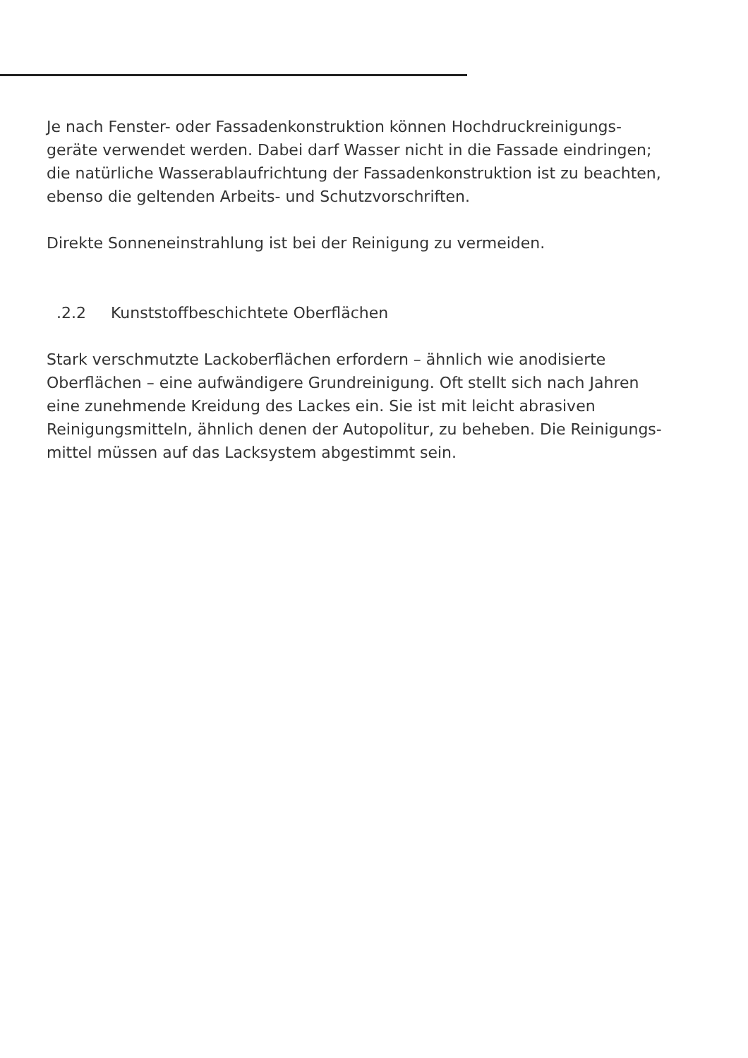Je nach Fenster- oder Fassadenkonstruktion können Hochdruckreinigungs-
geräte verwendet werden. Dabei darf Wasser nicht in die Fassade eindringen;
die natürliche Wasserablaufrichtung der Fassadenkonstruktion ist zu beachten,
ebenso die geltenden Arbeits- und Schutzvorschriften.
Direkte Sonneneinstrahlung ist bei der Reinigung zu vermeiden.
.2.2 Kunststoffbeschichtete Oberflächen
Stark verschmutzte Lackoberflächen erfordern – ähnlich wie anodisierte
Oberflächen – eine aufwändigere Grundreinigung. Oft stellt sich nach Jahren
eine zunehmende Kreidung des Lackes ein. Sie ist mit leicht abrasiven
Reinigungsmitteln, ähnlich denen der Autopolitur, zu beheben. Die Reinigungs-
mittel müssen auf das Lacksystem abgestimmt sein.